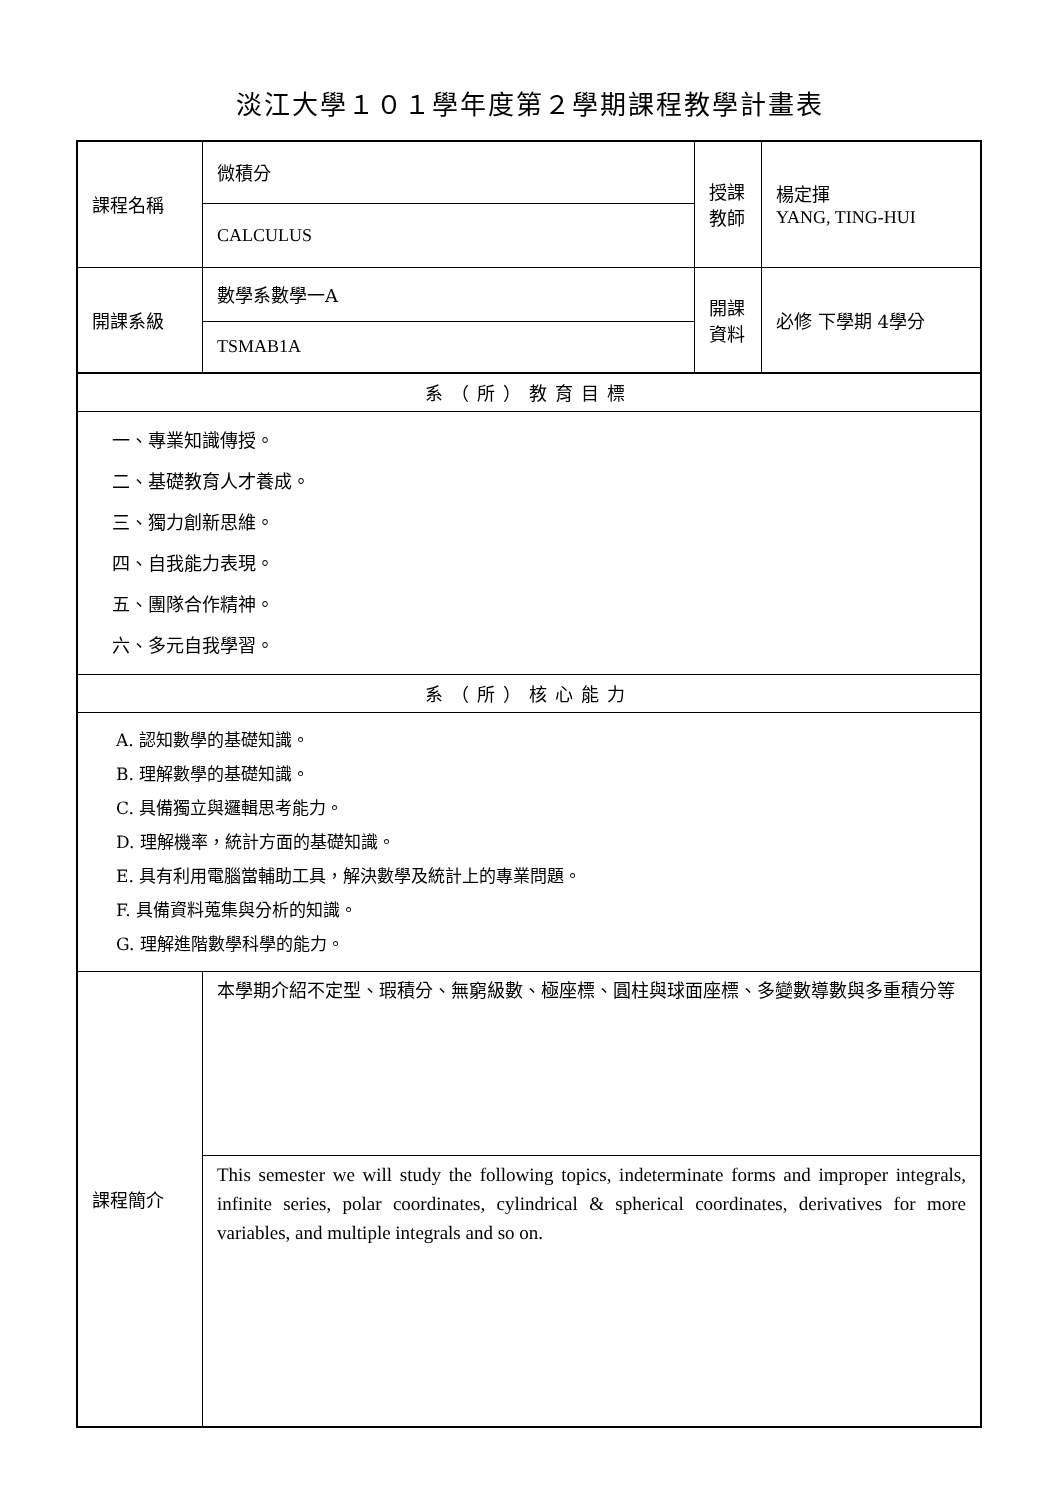淡江大學１０１學年度第２學期課程教學計畫表
| 課程名稱 | 微積分 | 授課 教師 | 楊定揮 YANG, TING-HUI |
| | CALCULUS | | |
| 開課系級 | 數學系數學一A | 開課 資料 | 必修 下學期 4學分 |
| | TSMAB1A | | |
| 系（所）教育目標 | | | |
| 一、專業知識傳授。 二、基礎教育人才養成。 三、獨力創新思維。 四、自我能力表現。 五、團隊合作精神。 六、多元自我學習。 | | | |
| 系（所）核心能力 | | | |
| A. 認知數學的基礎知識。 B. 理解數學的基礎知識。 C. 具備獨立與邏輯思考能力。 D. 理解機率，統計方面的基礎知識。 E. 具有利用電腦當輔助工具，解決數學及統計上的專業問題。 F. 具備資料蒐集與分析的知識。 G. 理解進階數學科學的能力。 | | | |
| 課程簡介 | 本學期介紹不定型、瑕積分、無窮級數、極座標、圓柱與球面座標、多變數導數與多重積分等 | | |
| | This semester we will study the following topics, indeterminate forms and improper integrals, infinite series, polar coordinates, cylindrical & spherical coordinates, derivatives for more variables, and multiple integrals and so on. | | |